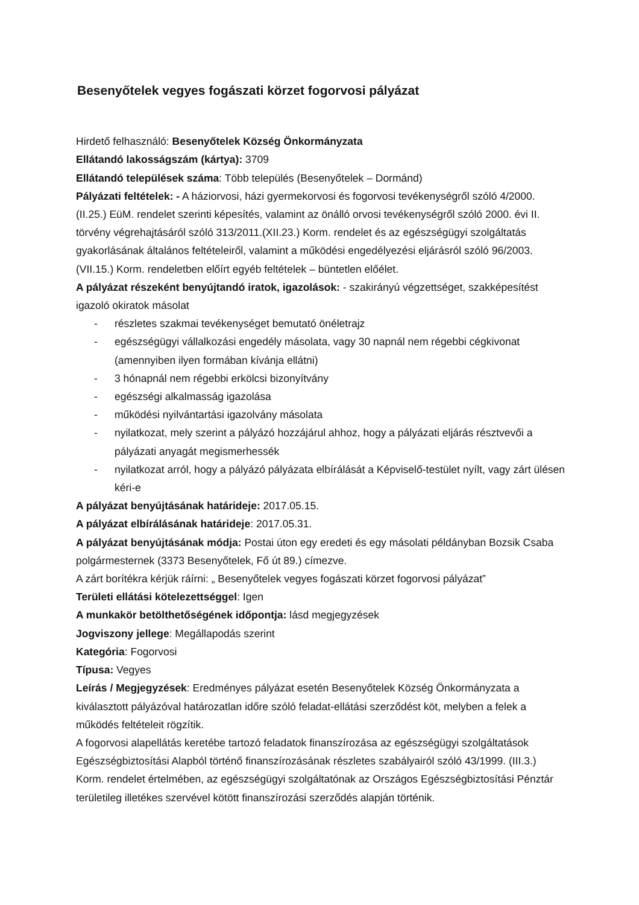Besenyőtelek vegyes fogászati körzet fogorvosi pályázat
Hirdető felhasználó: Besenyőtelek Község Önkormányzata
Ellátandó lakosságszám (kártya): 3709
Ellátandó települések száma: Több település (Besenyőtelek – Dormánd)
Pályázati feltételek: - A háziorvosi, házi gyermekorvosi és fogorvosi tevékenységről szóló 4/2000. (II.25.) EüM. rendelet szerinti képesítés, valamint az önálló orvosi tevékenységről szóló 2000. évi II. törvény végrehajtásáról szóló 313/2011.(XII.23.) Korm. rendelet és az egészségügyi szolgáltatás gyakorlásának általános feltételeiről, valamint a működési engedélyezési eljárásról szóló 96/2003.(VII.15.) Korm. rendeletben előírt egyéb feltételek – büntetlen előélet.
A pályázat részeként benyújtandó iratok, igazolások: - szakirányú végzettséget, szakképesítést igazoló okiratok másolat
- részletes szakmai tevékenységet bemutató önéletrajz
- egészségügyi vállalkozási engedély másolata, vagy 30 napnál nem régebbi cégkivonat (amennyiben ilyen formában kívánja ellátni)
- 3 hónapnál nem régebbi erkölcsi bizonyítvány
- egészségi alkalmasság igazolása
- működési nyilvántartási igazolvány másolata
- nyilatkozat, mely szerint a pályázó hozzájárul ahhoz, hogy a pályázati eljárás résztvevői a pályázati anyagát megismerhessék
- nyilatkozat arról, hogy a pályázó pályázata elbírálását a Képviselő-testület nyílt, vagy zárt ülésen kéri-e
A pályázat benyújtásának határideje: 2017.05.15.
A pályázat elbírálásának határideje: 2017.05.31.
A pályázat benyújtásának módja: Postai úton egy eredeti és egy másolati példányban Bozsik Csaba polgármesternek (3373 Besenyőtelek, Fő út 89.) címezve.
A zárt borítékra kérjük ráírni: „ Besenyőtelek vegyes fogászati körzet fogorvosi pályázat”
Területi ellátási kötelezettséggel: Igen
A munkakör betölthetőségének időpontja: lásd megjegyzések
Jogviszony jellege: Megállapodás szerint
Kategória: Fogorvosi
Típusa: Vegyes
Leírás / Megjegyzések: Eredményes pályázat esetén Besenyőtelek Község Önkormányzata a kiválasztott pályázóval határozatlan időre szóló feladat-ellátási szerződést köt, melyben a felek a működés feltételeit rögzítik.
A fogorvosi alapellátás keretébe tartozó feladatok finanszírozása az egészségügyi szolgáltatások Egészségbiztosítási Alapból történő finanszírozásának részletes szabályairól szóló 43/1999. (III.3.) Korm. rendelet értelmében, az egészségügyi szolgáltatónak az Országos Egészségbiztosítási Pénztár területileg illetékes szervével kötött finanszírozási szerződés alapján történik.